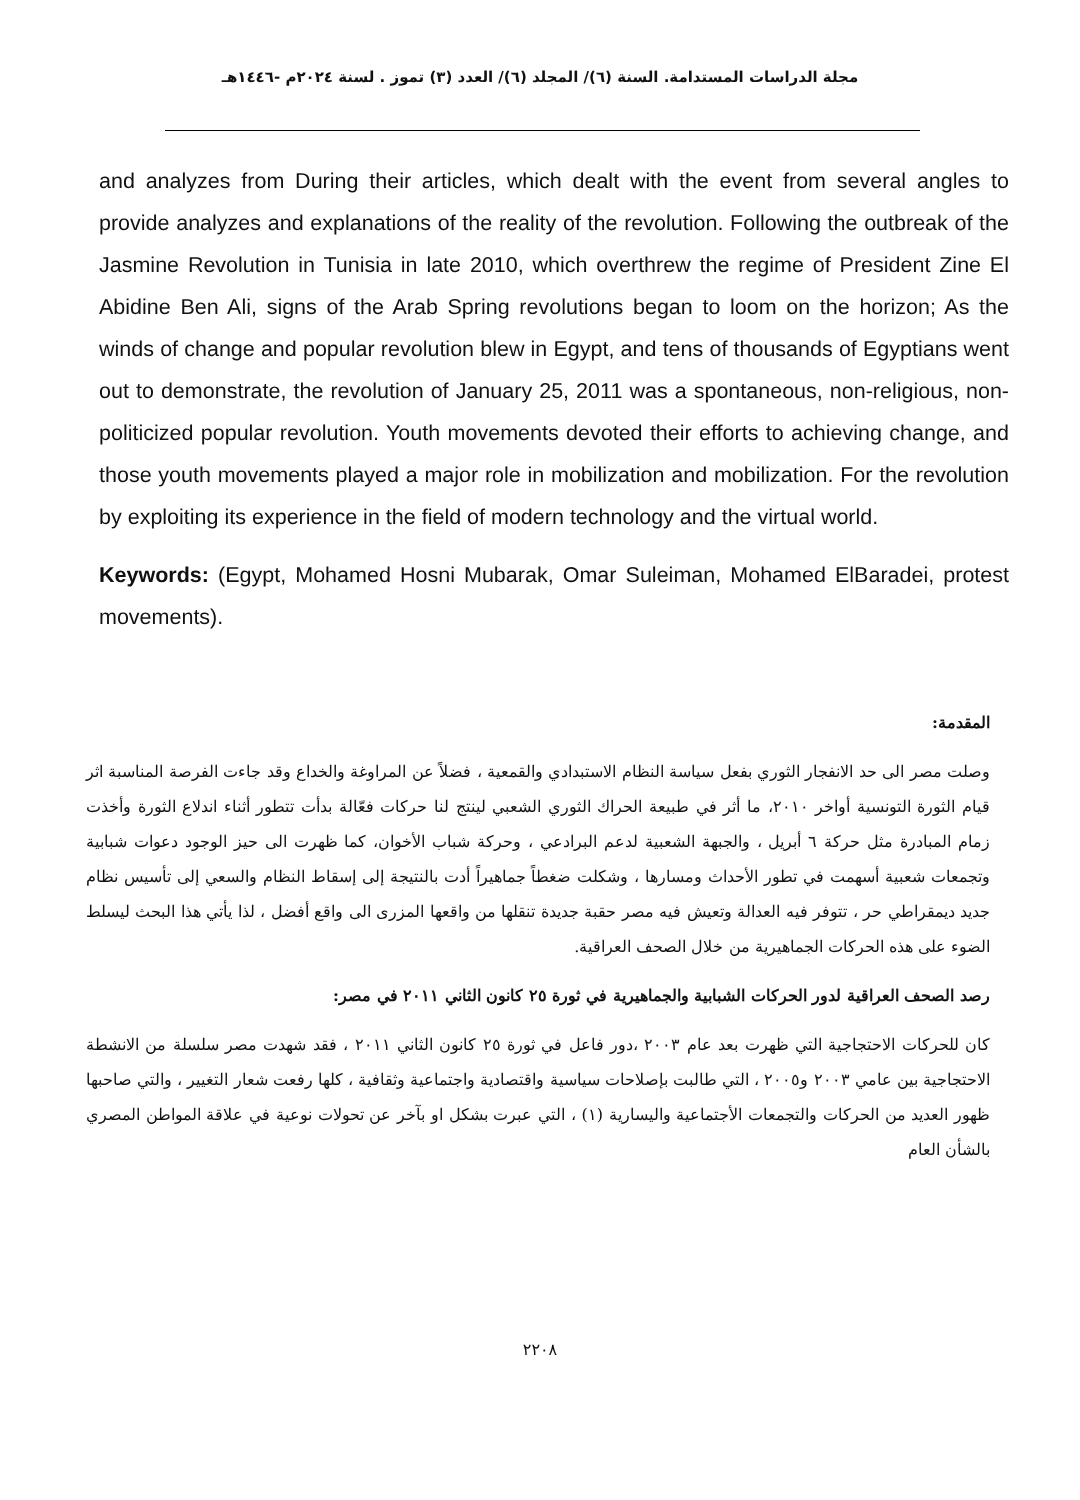مجلة الدراسات المستدامة. السنة (٦)/ المجلد (٦)/ العدد (٣) تموز . لسنة ٢٠٢٤م -١٤٤٦هـ
and analyzes from During their articles, which dealt with the event from several angles to provide analyzes and explanations of the reality of the revolution. Following the outbreak of the Jasmine Revolution in Tunisia in late 2010, which overthrew the regime of President Zine El Abidine Ben Ali, signs of the Arab Spring revolutions began to loom on the horizon; As the winds of change and popular revolution blew in Egypt, and tens of thousands of Egyptians went out to demonstrate, the revolution of January 25, 2011 was a spontaneous, non-religious, non-politicized popular revolution. Youth movements devoted their efforts to achieving change, and those youth movements played a major role in mobilization and mobilization. For the revolution by exploiting its experience in the field of modern technology and the virtual world.
Keywords: (Egypt, Mohamed Hosni Mubarak, Omar Suleiman, Mohamed ElBaradei, protest movements).
المقدمة:
وصلت مصر الى حد الانفجار الثوري بفعل سياسة النظام الاستبدادي والقمعية ، فضلاً عن المراوغة والخداع وقد جاءت الفرصة المناسبة اثر قيام الثورة التونسية أواخر ٢٠١٠، ما أثر في طبيعة الحراك الثوري الشعبي لينتج لنا حركات فعّالة بدأت تتطور أثناء اندلاع الثورة وأخذت زمام المبادرة مثل حركة ٦ أبريل ، والجبهة الشعبية لدعم البرادعي ، وحركة شباب الأخوان، كما ظهرت الى حيز الوجود دعوات شبابية وتجمعات شعبية أسهمت في تطور الأحداث ومسارها ، وشكلت ضغطاً جماهيراً أدت بالنتيجة إلى إسقاط النظام والسعي إلى تأسيس نظام جديد ديمقراطي حر ، تتوفر فيه العدالة وتعيش فيه مصر حقبة جديدة تنقلها من واقعها المزرى الى واقع أفضل ، لذا يأتي هذا البحث ليسلط الضوء على هذه الحركات الجماهيرية من خلال الصحف العراقية.
رصد الصحف العراقية لدور الحركات الشبابية والجماهيرية في ثورة ٢٥ كانون الثاني ٢٠١١ في مصر:
كان للحركات الاحتجاجية التي ظهرت بعد عام ٢٠٠٣ ،دور فاعل في ثورة ٢٥ كانون الثاني ٢٠١١ ، فقد شهدت مصر سلسلة من الانشطة الاحتجاجية بين عامي ٢٠٠٣ و٢٠٠٥ ، التي طالبت بإصلاحات سياسية واقتصادية واجتماعية وثقافية ، كلها رفعت شعار التغيير ، والتي صاحبها ظهور العديد من الحركات والتجمعات الأجتماعية واليسارية (١) ، التي عبرت بشكل او بآخر عن تحولات نوعية في علاقة المواطن المصري بالشأن العام
٢٢٠٨